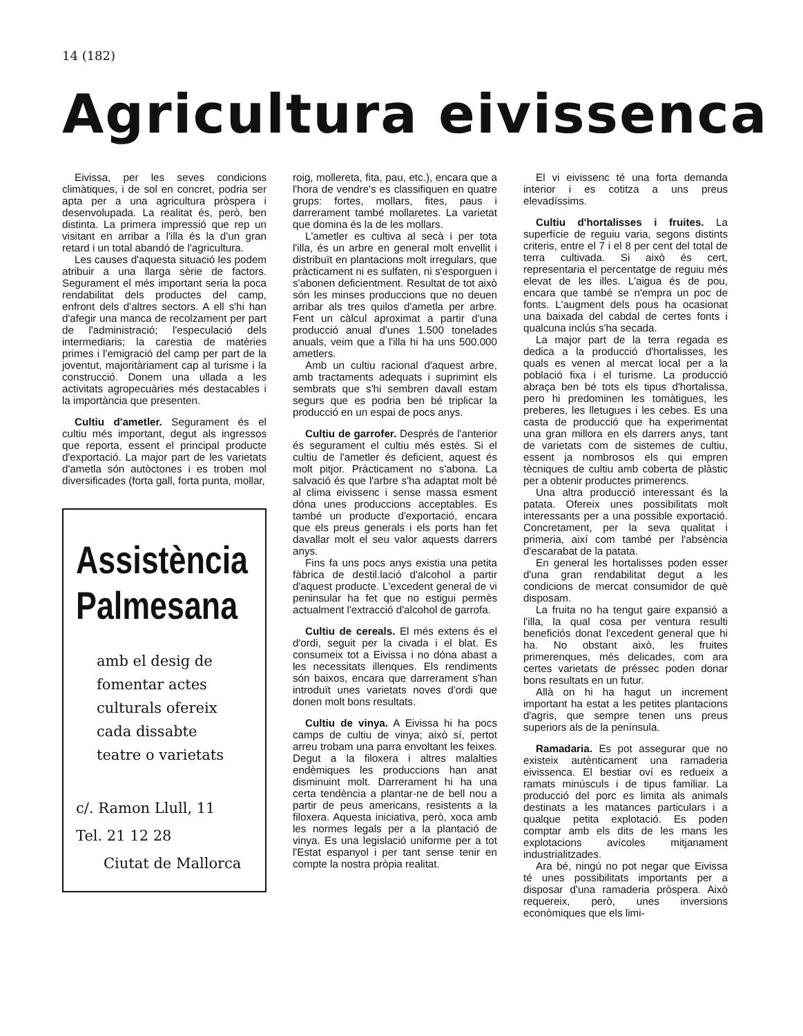14 (182)
Agricultura eivissenca
Eivissa, per les seves condicions climàtiques, i de sol en concret, podria ser apta per a una agricultura pròspera i desenvolupada. La realitat és, però, ben distinta. La primera impressió que rep un visitant en arribar a l'illa és la d'un gran retard i un total abandó de l'agricultura.
Les causes d'aquesta situació les podem atribuir a una llarga sèrie de factors. Segurament el més important seria la poca rendabilitat dels productes del camp, enfront dels d'altres sectors. A ell s'hi han d'afegir una manca de recolzament per part de l'administració; l'especulació dels intermediaris; la carestia de matèries primes i l'emigració del camp per part de la joventut, majoritàriament cap al turisme i la construcció. Donem una ullada a les activitats agropecuàries més destacables i la importància que presenten.
Cultiu d'ametler. Segurament és el cultiu més important, degut als ingressos que reporta, essent el principal producte d'exportació. La major part de les varietats d'ametla són autòctones i es troben mol diversificades (forta gall, forta punta, mollar,
Assistència
Palmesana
amb el desig de
fomentar actes
culturals ofereix
cada dissabte
teatre o varietats
c/. Ramon Llull, 11
Tel. 21 12 28
Ciutat de Mallorca
roig, mollereta, fita, pau, etc.), encara que a l'hora de vendre's es classifiquen en quatre grups: fortes, mollars, fites, paus i darrerament també mollaretes. La varietat que domina és la de les mollars.
L'ametler es cultiva al secà i per tota l'illa, és un arbre en general molt envellit i distribuït en plantacions molt irregulars, que pràcticament ni es sulfaten, ni s'esporguen i s'abonen deficientment. Resultat de tot això són les minses produccions que no deuen arribar als tres quilos d'ametla per arbre. Fent un càlcul aproximat a partir d'una producció anual d'unes 1.500 tonelades anuals, veim que a l'illa hi ha uns 500.000 ametlers.
Amb un cultiu racional d'aquest arbre, amb tractaments adequats i suprimint els sembrats que s'hi sembren davall estam segurs que es podria ben bé triplicar la producció en un espai de pocs anys.
Cultiu de garrofer. Després de l'anterior és segurament el cultiu més estès. Si el cultiu de l'ametler és deficient, aquest és molt pitjor. Pràcticament no s'abona. La salvació és que l'arbre s'ha adaptat molt bé al clima eivissenc i sense massa esment dóna unes produccions acceptables. Es també un producte d'exportació, encara que els preus generals i els ports han fet davallar molt el seu valor aquests darrers anys.
Fins fa uns pocs anys existia una petita fàbrica de destil.lació d'alcohol a partir d'aquest producte. L'excedent general de vi peninsular ha fet que no estigui permès actualment l'extracció d'alcohol de garrofa.
Cultiu de cereals. El més extens és el d'ordi, seguit per la civada i el blat. Es consumeix tot a Eivissa i no dóna abast a les necessitats illenques. Els rendiments són baixos, encara que darrerament s'han introduït unes varietats noves d'ordi que donen molt bons resultats.
Cultiu de vinya. A Eivissa hi ha pocs camps de cultiu de vinya; això sí, pertot arreu trobam una parra envoltant les feixes. Degut a la filoxera i altres malalties endèmiques les produccions han anat disminuint molt. Darrerament hi ha una certa tendència a plantar-ne de bell nou a partir de peus americans, resistents a la filoxera. Aquesta iniciativa, però, xoca amb les normes legals per a la plantació de vinya. Es una legislació uniforme per a tot l'Estat espanyol i per tant sense tenir en compte la nostra pròpia realitat.
El vi eivissenc té una forta demanda interior i es cotitza a uns preus elevadíssims.
Cultiu d'hortalisses i fruites. La superfície de reguiu varia, segons distints criteris, entre el 7 i el 8 per cent del total de terra cultivada. Si això és cert, representaria el percentatge de reguiu més elevat de les illes. L'aigua és de pou, encara que també se n'empra un poc de fonts. L'augment dels pous ha ocasionat una baixada del cabdal de certes fonts i qualcuna inclús s'ha secada.
La major part de la terra regada es dedica a la producció d'hortalisses, les quals es venen al mercat local per a la població fixa i el turisme. La producció abraça ben bé tots els tipus d'hortalissa, pero hi predominen les tomàtigues, les preberes, les lletugues i les cebes. Es una casta de producció que ha experimentat una gran millora en els darrers anys, tant de varietats com de sistemes de cultiu, essent ja nombrosos els qui empren tècniques de cultiu amb coberta de plàstic per a obtenir productes primerencs.
Una altra producció interessant és la patata. Ofereix unes possibilitats molt interessants per a una possible exportació. Concretament, per la seva qualitat i primeria, així com també per l'absència d'escarabat de la patata.
En general les hortalisses poden esser d'una gran rendabilitat degut a les condicions de mercat consumidor de què disposam.
La fruita no ha tengut gaire expansió a l'illa, la qual cosa per ventura resulti beneficiós donat l'excedent general que hi ha. No obstant això, les fruites primerenques, més delicades, com ara certes varietats de préssec poden donar bons resultats en un futur.
Allà on hi ha hagut un increment important ha estat a les petites plantacions d'agris, que sempre tenen uns preus superiors als de la península.
Ramadaria. Es pot assegurar que no existeix autènticament una ramaderia eivissenca. El bestiar oví es redueix a ramats minúsculs i de tipus familiar. La producció del porc es limita als animals destinats a les matances particulars i a qualque petita explotació. Es poden comptar amb els dits de les mans les explotacions avícoles mitjanament industrialitzades.
Ara bé, ningú no pot negar que Eivissa té unes possibilitats importants per a disposar d'una ramaderia pròspera. Això requereix, però, unes inversions econòmiques que els limi-